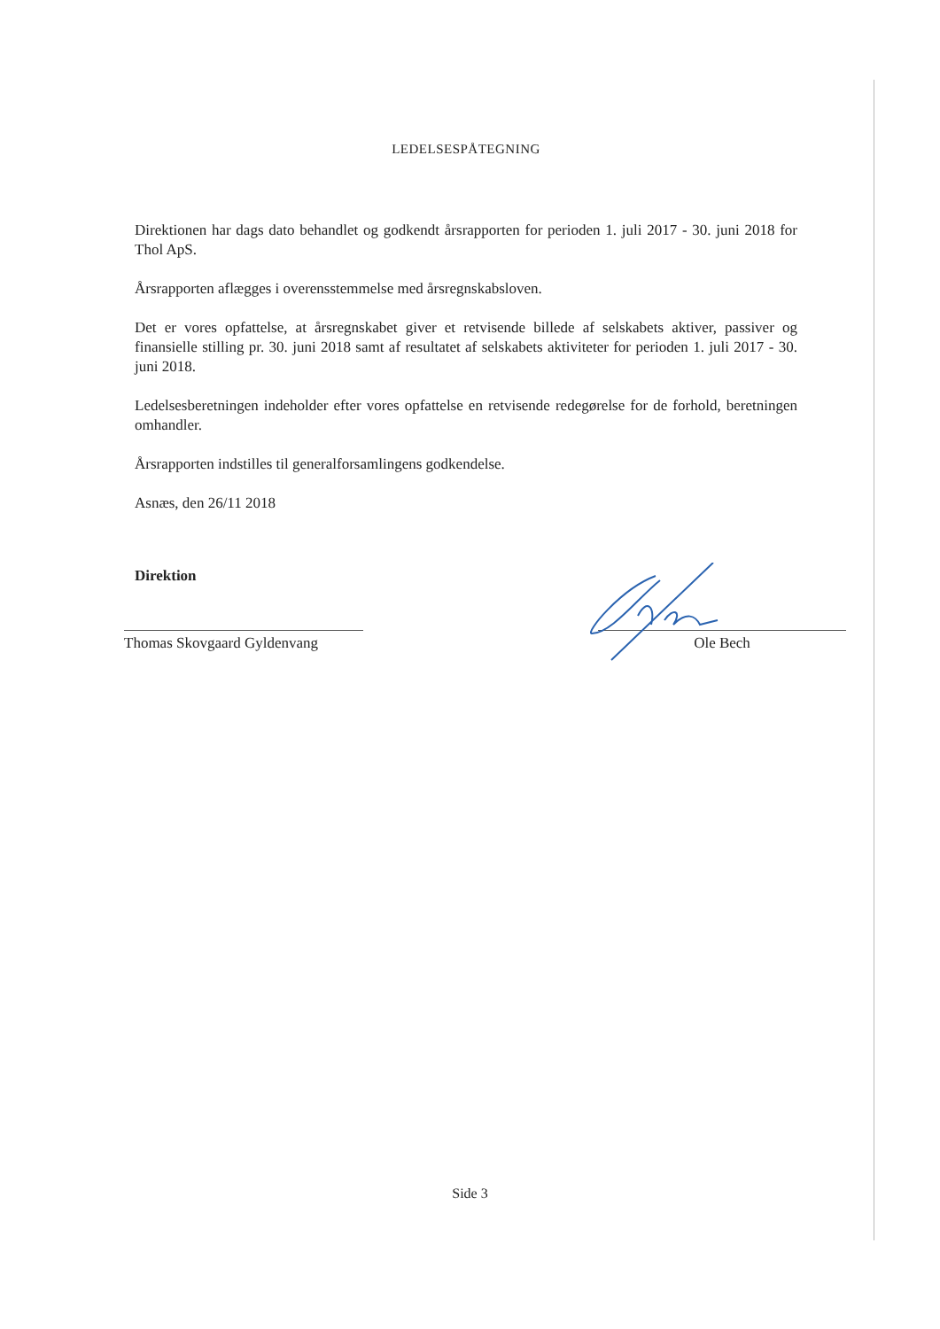LEDELSESPÅTEGNING
Direktionen har dags dato behandlet og godkendt årsrapporten for perioden 1. juli 2017 - 30. juni 2018 for Thol ApS.
Årsrapporten aflægges i overensstemmelse med årsregnskabsloven.
Det er vores opfattelse, at årsregnskabet giver et retvisende billede af selskabets aktiver, passiver og finansielle stilling pr. 30. juni 2018 samt af resultatet af selskabets aktiviteter for perioden 1. juli 2017 - 30. juni 2018.
Ledelsesberetningen indeholder efter vores opfattelse en retvisende redegørelse for de forhold, beretningen omhandler.
Årsrapporten indstilles til generalforsamlingens godkendelse.
Asnæs, den 26/11 2018
Direktion
Thomas Skovgaard Gyldenvang
Ole Bech
Side 3